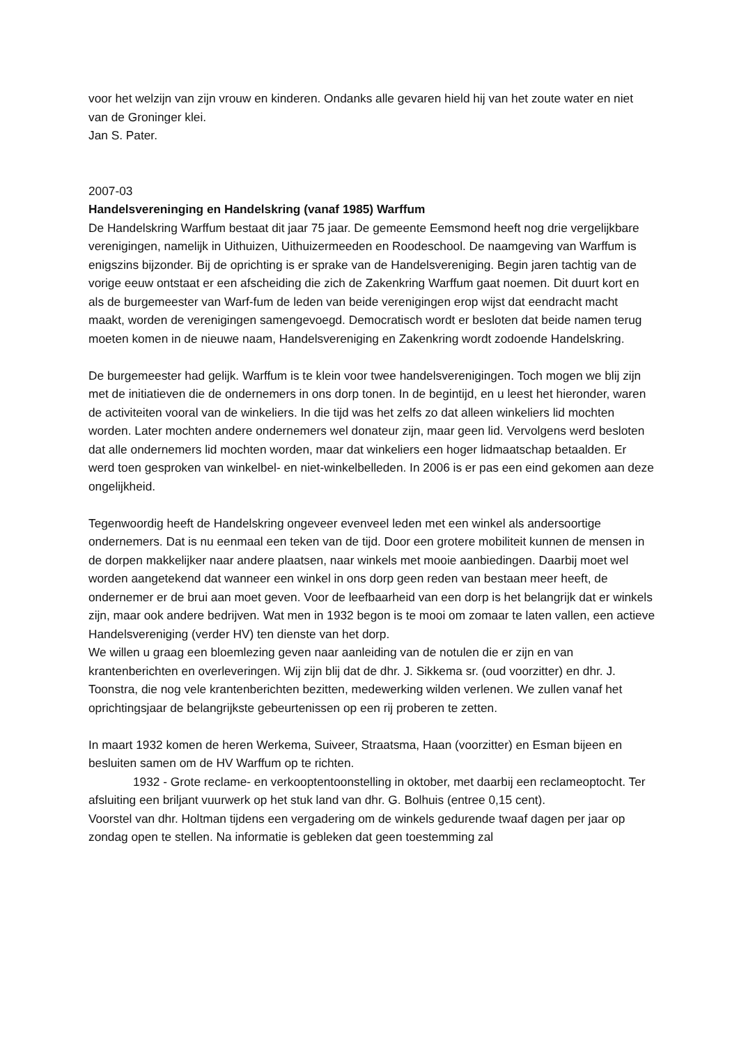voor het welzijn van zijn vrouw en kinderen. Ondanks alle gevaren hield hij van het zoute water en niet van de Groninger klei.
Jan S. Pater.
2007-03
Handelsvereninging en Handelskring (vanaf 1985) Warffum
De Handelskring Warffum bestaat dit jaar 75 jaar. De gemeente Eemsmond heeft nog drie vergelijkbare verenigingen, namelijk in Uithuizen, Uithuizermeeden en Roodeschool. De naamgeving van Warffum is enigszins bijzonder. Bij de oprichting is er sprake van de Handelsvereniging. Begin jaren tachtig van de vorige eeuw ontstaat er een afscheiding die zich de Zakenkring Warffum gaat noemen. Dit duurt kort en als de burgemeester van Warf-fum de leden van beide verenigingen erop wijst dat eendracht macht maakt, worden de verenigingen samengevoegd. Democratisch wordt er besloten dat beide namen terug moeten komen in de nieuwe naam, Handelsvereniging en Zakenkring wordt zodoende Handelskring.
De burgemeester had gelijk. Warffum is te klein voor twee handelsverenigingen. Toch mogen we blij zijn met de initiatieven die de ondernemers in ons dorp tonen. In de begintijd, en u leest het hieronder, waren de activiteiten vooral van de winkeliers. In die tijd was het zelfs zo dat alleen winkeliers lid mochten worden. Later mochten andere ondernemers wel donateur zijn, maar geen lid. Vervolgens werd besloten dat alle ondernemers lid mochten worden, maar dat winkeliers een hoger lidmaatschap betaalden. Er werd toen gesproken van winkelbel- en niet-winkelbelleden. In 2006 is er pas een eind gekomen aan deze ongelijkheid.
Tegenwoordig heeft de Handelskring ongeveer evenveel leden met een winkel als andersoortige ondernemers. Dat is nu eenmaal een teken van de tijd. Door een grotere mobiliteit kunnen de mensen in de dorpen makkelijker naar andere plaatsen, naar winkels met mooie aanbiedingen. Daarbij moet wel worden aangetekend dat wanneer een winkel in ons dorp geen reden van bestaan meer heeft, de ondernemer er de brui aan moet geven. Voor de leefbaarheid van een dorp is het belangrijk dat er winkels zijn, maar ook andere bedrijven. Wat men in 1932 begon is te mooi om zomaar te laten vallen, een actieve Handelsvereniging (verder HV) ten dienste van het dorp.
We willen u graag een bloemlezing geven naar aanleiding van de notulen die er zijn en van krantenberichten en overleveringen. Wij zijn blij dat de dhr. J. Sikkema sr. (oud voorzitter) en dhr. J. Toonstra, die nog vele krantenberichten bezitten, medewerking wilden verlenen. We zullen vanaf het oprichtingsjaar de belangrijkste gebeurtenissen op een rij proberen te zetten.
In maart 1932 komen de heren Werkema, Suiveer, Straatsma, Haan (voorzitter) en Esman bijeen en besluiten samen om de HV Warffum op te richten.
1932 - Grote reclame- en verkooptentoonstelling in oktober, met daarbij een reclameoptocht. Ter afsluiting een briljant vuurwerk op het stuk land van dhr. G. Bolhuis (entree 0,15 cent).
Voorstel van dhr. Holtman tijdens een vergadering om de winkels gedurende twaaf dagen per jaar op zondag open te stellen. Na informatie is gebleken dat geen toestemming zal